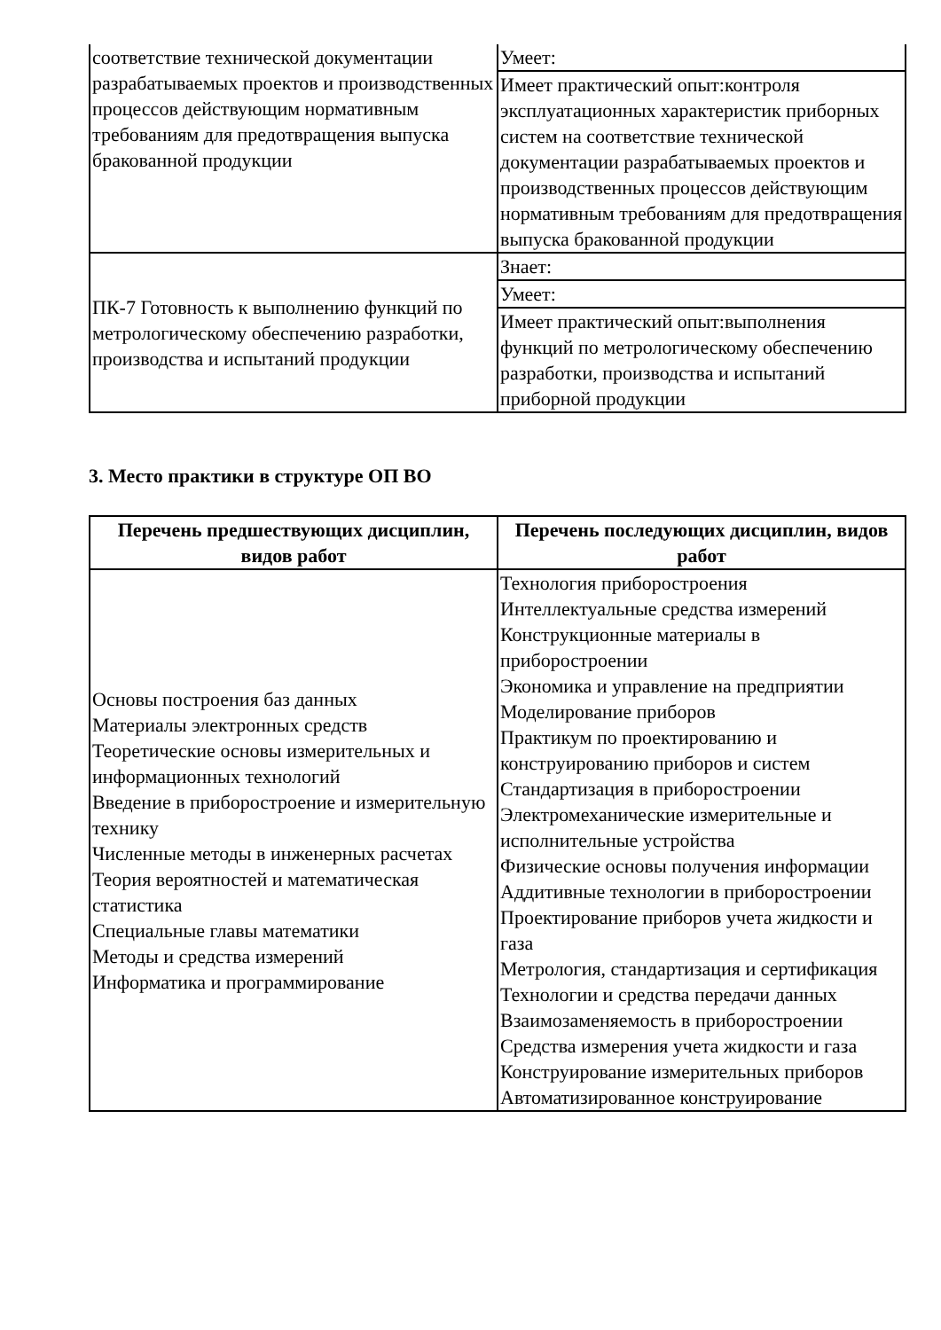| соответствие технической документации разрабатываемых проектов и производственных процессов действующим нормативным требованиям для предотвращения выпуска бракованной продукции | Умеет: |
| | Имеет практический опыт:контроля эксплуатационных характеристик приборных систем на соответствие технической документации разрабатываемых проектов и производственных процессов действующим нормативным требованиям для предотвращения выпуска бракованной продукции |
| ПК-7 Готовность к выполнению функций по метрологическому обеспечению разработки, производства и испытаний продукции | Знает: |
| | Умеет: |
| | Имеет практический опыт:выполнения функций по метрологическому обеспечению разработки, производства и испытаний приборной продукции |
3. Место практики в структуре ОП ВО
| Перечень предшествующих дисциплин, видов работ | Перечень последующих дисциплин, видов работ |
| --- | --- |
| Основы построения баз данных Материалы электронных средств Теоретические основы измерительных и информационных технологий Введение в приборостроение и измерительную технику Численные методы в инженерных расчетах Теория вероятностей и математическая статистика Специальные главы математики Методы и средства измерений Информатика и программирование | Технология приборостроения Интеллектуальные средства измерений Конструкционные материалы в приборостроении Экономика и управление на предприятии Моделирование приборов Практикум по проектированию и конструированию приборов и систем Стандартизация в приборостроении Электромеханические измерительные и исполнительные устройства Физические основы получения информации Аддитивные технологии в приборостроении Проектирование приборов учета жидкости и газа Метрология, стандартизация и сертификация Технологии и средства передачи данных Взаимозаменяемость в приборостроении Средства измерения учета жидкости и газа Конструирование измерительных приборов Автоматизированное конструирование |